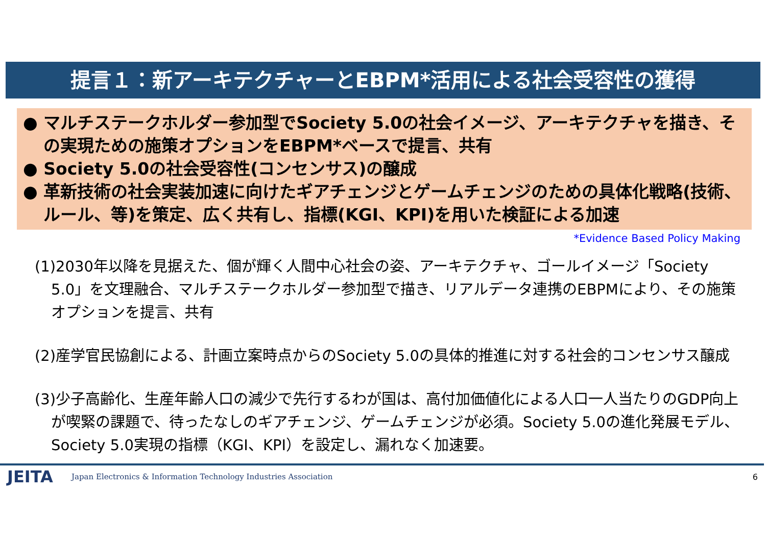提言１：新アーキテクチャーとEBPM*活用による社会受容性の獲得
● マルチステークホルダー参加型でSociety 5.0の社会イメージ、アーキテクチャを描き、その実現ための施策オプションをEBPM*ベースで提言、共有
● Society 5.0の社会受容性(コンセンサス)の醸成
● 革新技術の社会実装加速に向けたギアチェンジとゲームチェンジのための具体化戦略(技術、ルール、等)を策定、広く共有し、指標(KGI、KPI)を用いた検証による加速
*Evidence Based Policy Making
(1)2030年以降を見据えた、個が輝く人間中心社会の姿、アーキテクチャ、ゴールイメージ「Society 5.0」を文理融合、マルチステークホルダー参加型で描き、リアルデータ連携のEBPMにより、その施策オプションを提言、共有
(2)産学官民協創による、計画立案時点からのSociety 5.0の具体的推進に対する社会的コンセンサス醸成
(3)少子高齢化、生産年齢人口の減少で先行するわが国は、高付加価値化による人口一人当たりのGDP向上が喫緊の課題で、待ったなしのギアチェンジ、ゲームチェンジが必須。Society 5.0の進化発展モデル、Society 5.0実現の指標（KGI、KPI）を設定し、漏れなく加速要。
JEITA Japan Electronics & Information Technology Industries Association 6